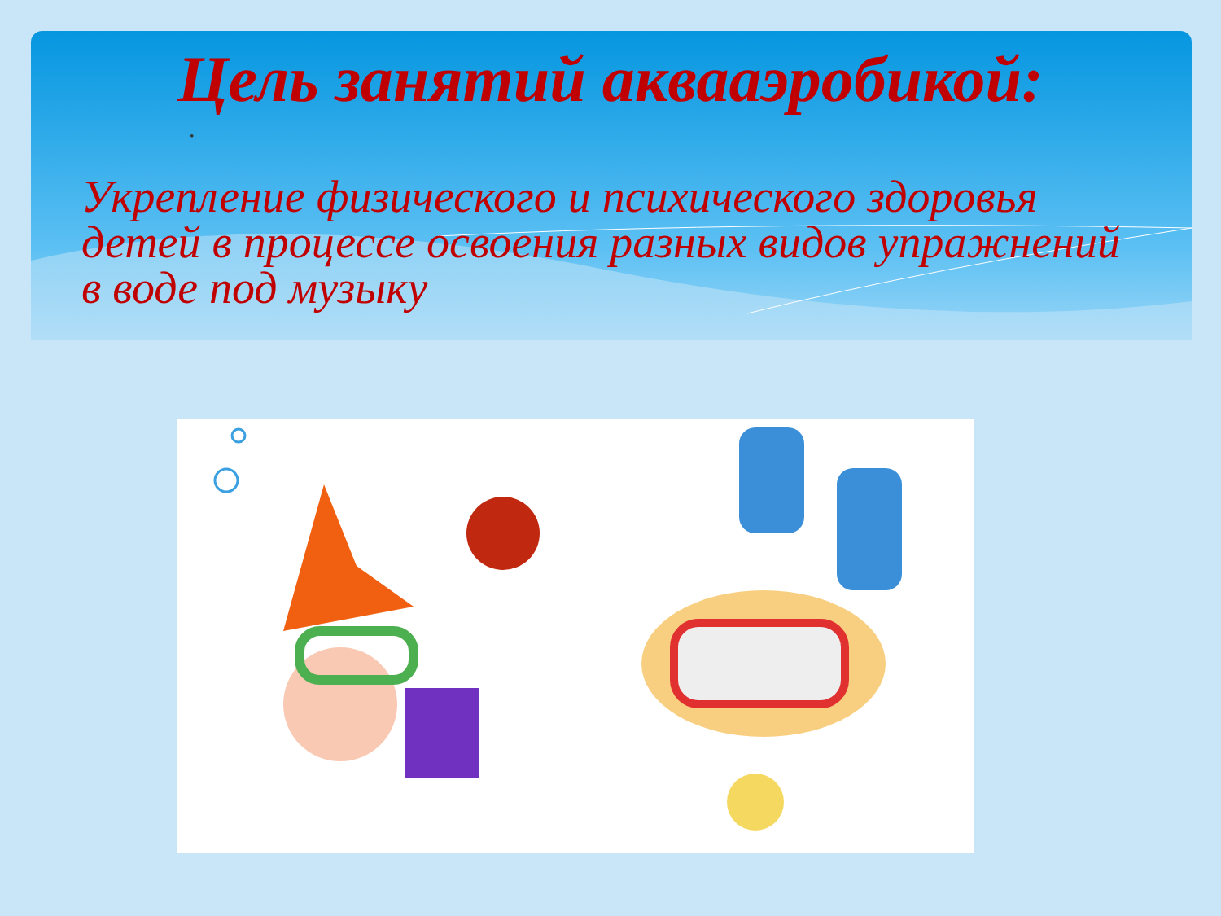Цель занятий аквааэробикой:
.
Укрепление физического и психического здоровья детей в процессе освоения разных видов упражнений в воде под музыку